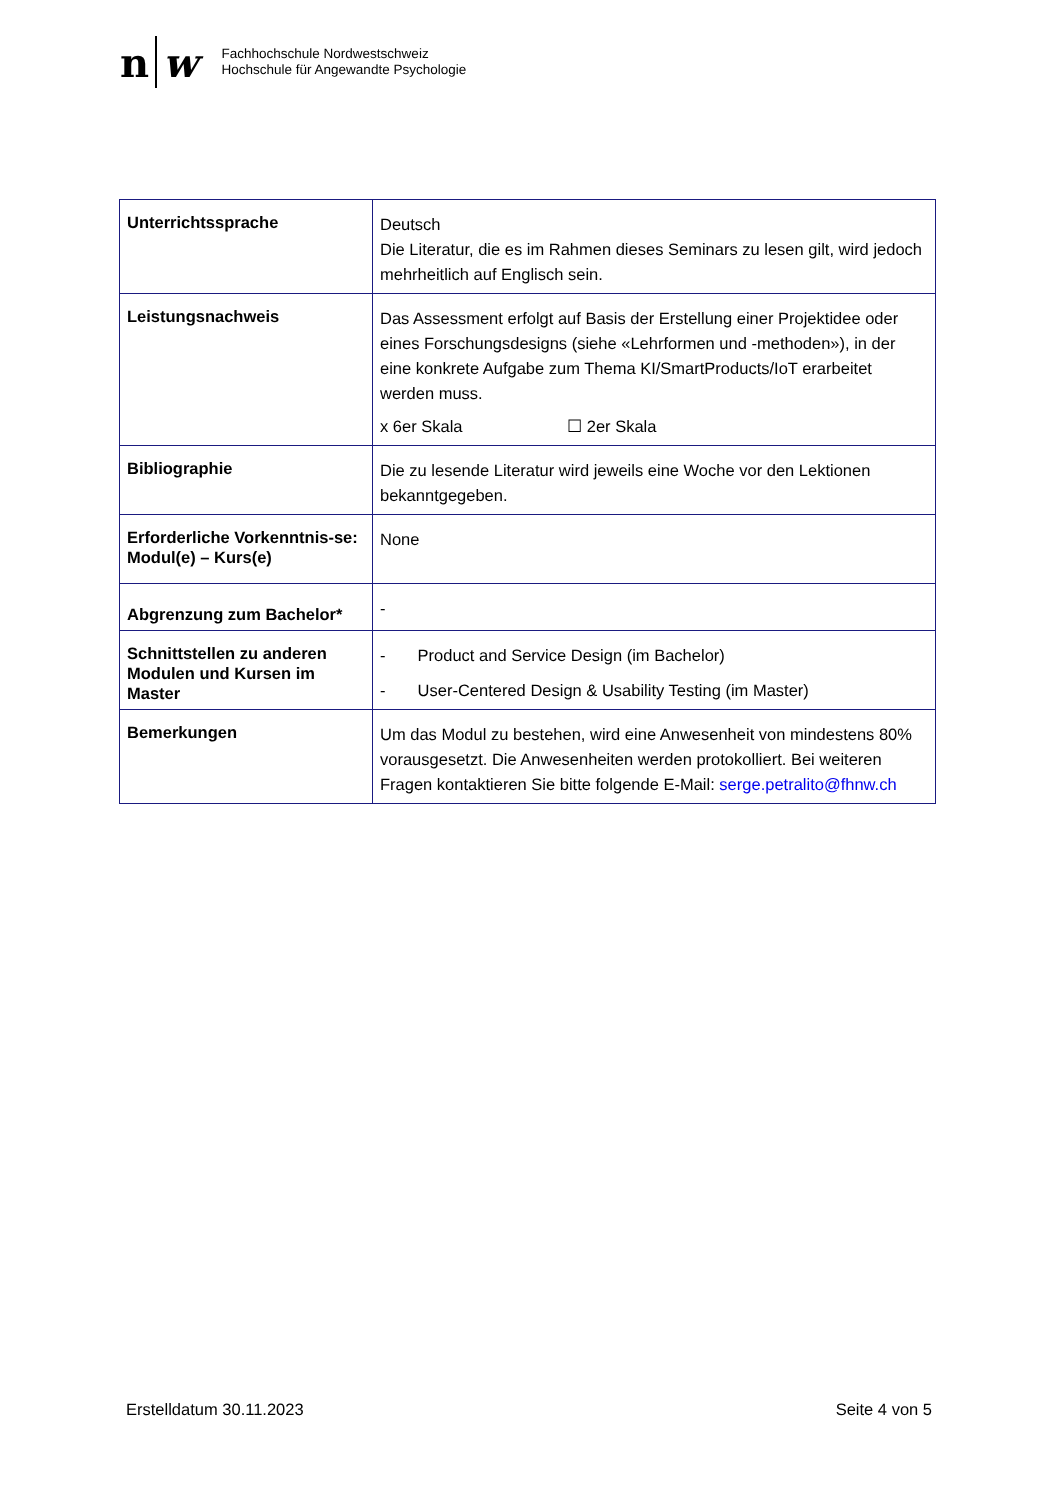n w
Fachhochschule Nordwestschweiz
Hochschule für Angewandte Psychologie
| Unterrichtssprache | Deutsch Die Literatur, die es im Rahmen dieses Seminars zu lesen gilt, wird jedoch mehrheitlich auf Englisch sein. |
| Leistungsnachweis | Das Assessment erfolgt auf Basis der Erstellung einer Projektidee oder eines Forschungsdesigns (siehe «Lehrformen und -methoden»), in der eine konkrete Aufgabe zum Thema KI/SmartProducts/IoT erarbeitet werden muss. x 6er Skala ☐ 2er Skala |
| Bibliographie | Die zu lesende Literatur wird jeweils eine Woche vor den Lektionen bekanntgegeben. |
| Erforderliche Vorkenntnis-se: Modul(e) – Kurs(e) | None |
| Abgrenzung zum Bachelor* | - |
| Schnittstellen zu anderen Modulen und Kursen im Master | - Product and Service Design (im Bachelor) - User-Centered Design & Usability Testing (im Master) |
| Bemerkungen | Um das Modul zu bestehen, wird eine Anwesenheit von mindestens 80% vorausgesetzt. Die Anwesenheiten werden protokolliert. Bei weiteren Fragen kontaktieren Sie bitte folgende E-Mail: serge.petralito@fhnw.ch |
Erstelldatum 30.11.2023 Seite 4 von 5